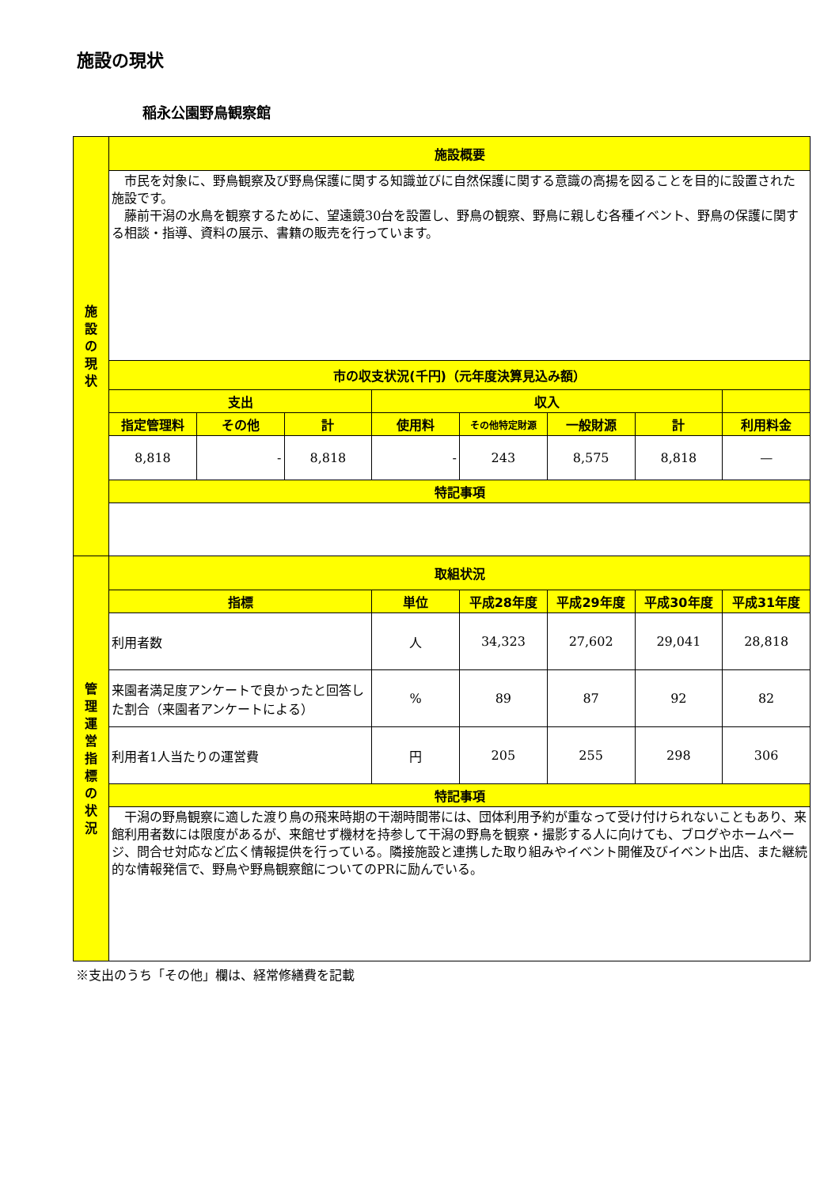施設の現状
稲永公園野鳥観察館
| 施 設 の 現 状 | 施設概要 | | | | | | | |
| | 市民を対象に、野鳥観察及び野鳥保護に関する知識並びに自然保護に関する意識の高揚を図ることを目的に設置された施設です。 藤前干潟の水鳥を観察するために、望遠鏡30台を設置し、野鳥の観察、野鳥に親しむ各種イベント、野鳥の保護に関する相談・指導、資料の展示、書籍の販売を行っています。 | | | | | | | |
| | 市の収支状況(千円)（元年度決算見込み額） | | | | | | | |
| | 支出 | | | 収入 | | | | |
| | 指定管理料 | その他 | 計 | 使用料 | その他特定財源 | 一般財源 | 計 | 利用料金 |
| | 8,818 | - | 8,818 | - | 243 | 8,575 | 8,818 | — |
| | 特記事項 | | | | | | | |
| 管 理 運 営 指 標 の 状 況 | 取組状況 | | | | | | | |
| | 指標 | | | 単位 | 平成28年度 | 平成29年度 | 平成30年度 | 平成31年度 |
| | 利用者数 | | | 人 | 34,323 | 27,602 | 29,041 | 28,818 |
| | 来園者満足度アンケートで良かったと回答した割合（来園者アンケートによる） | | | % | 89 | 87 | 92 | 82 |
| | 利用者1人当たりの運営費 | | | 円 | 205 | 255 | 298 | 306 |
| | 特記事項 | | | | | | | |
| | 干潟の野鳥観察に適した渡り鳥の飛来時期の干潮時間帯には、団体利用予約が重なって受け付けられないこともあり、来館利用者数には限度があるが、来館せず機材を持参して干潟の野鳥を観察・撮影する人に向けても、ブログやホームページ、問合せ対応など広く情報提供を行っている。隣接施設と連携した取り組みやイベント開催及びイベント出店、また継続的な情報発信で、野鳥や野鳥観察館についてのPRに励んでいる。 | | | | | | | |
※支出のうち「その他」欄は、経常修繕費を記載